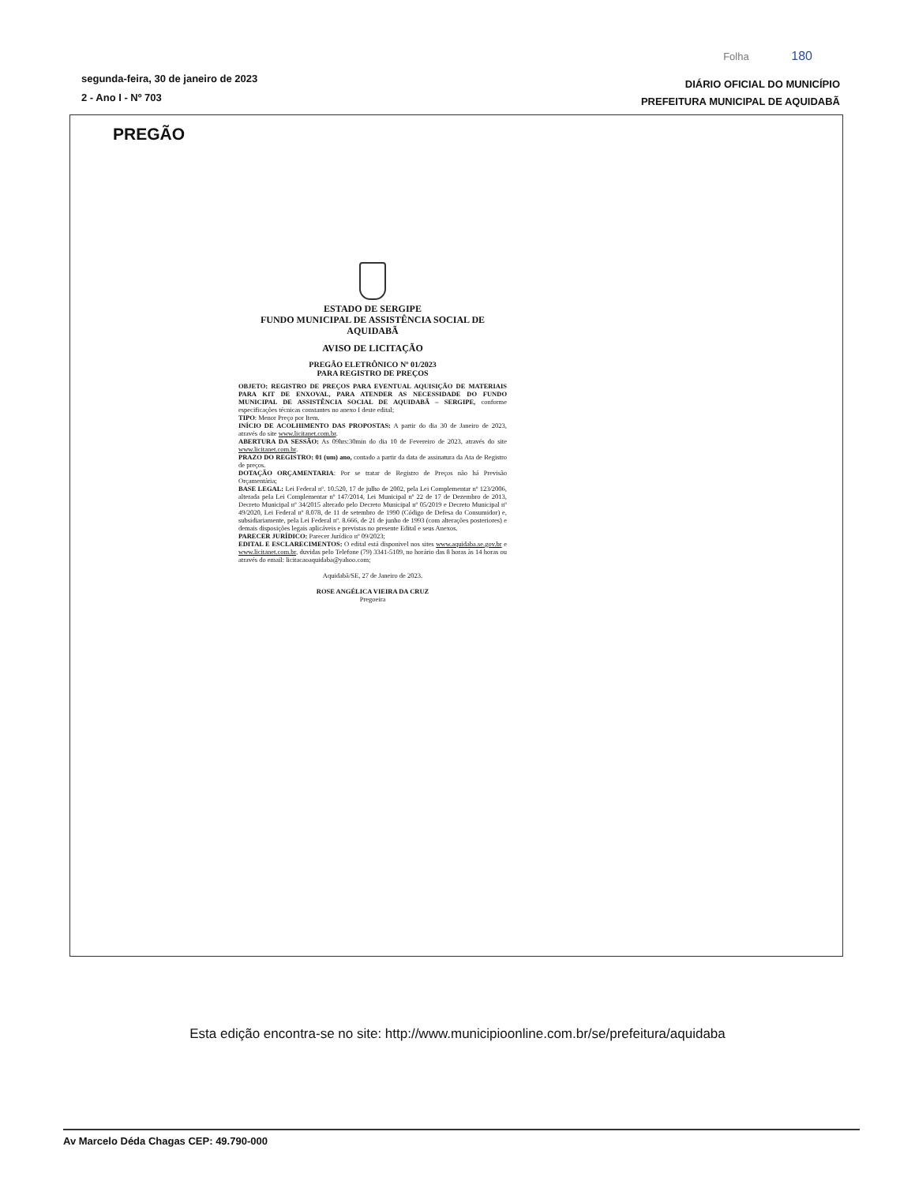Folha 180
segunda-feira, 30 de janeiro de 2023
2 - Ano I - Nº 703
DIÁRIO OFICIAL DO MUNICÍPIO
PREFEITURA MUNICIPAL DE AQUIDABÃ
PREGÃO
ESTADO DE SERGIPE
FUNDO MUNICIPAL DE ASSISTÊNCIA SOCIAL DE AQUIDABÃ
AVISO DE LICITAÇÃO
PREGÃO ELETRÔNICO Nº 01/2023
PARA REGISTRO DE PREÇOS
OBJETO: REGISTRO DE PREÇOS PARA EVENTUAL AQUISIÇÃO DE MATERIAIS PARA KIT DE ENXOVAL, PARA ATENDER AS NECESSIDADE DO FUNDO MUNICIPAL DE ASSISTÊNCIA SOCIAL DE AQUIDABÃ – SERGIPE, conforme especificações técnicas constantes no anexo I deste edital;
TIPO: Menor Preço por Item.
INÍCIO DE ACOLHIMENTO DAS PROPOSTAS: A partir do dia 30 de Janeiro de 2023, através do site www.licitanet.com.br.
ABERTURA DA SESSÃO: As 09hrs:30min do dia 10 de Fevereiro de 2023, através do site www.licitanet.com.br.
PRAZO DO REGISTRO: 01 (um) ano, contado a partir da data de assinatura da Ata de Registro de preços.
DOTAÇÃO ORÇAMENTARIA: Por se tratar de Registro de Preços não há Previsão Orçamentária;
BASE LEGAL: Lei Federal nº. 10.520, 17 de julho de 2002, pela Lei Complementar nº 123/2006, alterada pela Lei Complementar nº 147/2014, Lei Municipal nº 22 de 17 de Dezembro de 2013, Decreto Municipal nº 34/2015 alterado pelo Decreto Municipal nº 05/2019 e Decreto Municipal nº 49/2020, Lei Federal nº 8.078, de 11 de setembro de 1990 (Código de Defesa do Consumidor) e, subsidiariamente, pela Lei Federal nº. 8.666, de 21 de junho de 1993 (com alterações posteriores) e demais disposições legais aplicáveis e previstas no presente Edital e seus Anexos.
PARECER JURÍDICO: Parecer Jurídico nº 09/2023;
EDITAL E ESCLARECIMENTOS: O edital está disponivel nos sites www.aquidaba.se.gov.br e www.licitanet.com.br, duvidas pelo Telefone (79) 3341-5109, no horário das 8 horas às 14 horas ou através do email: licitacaoaquidaba@yahoo.com;
Aquidabã/SE, 27 de Janeiro de 2023.
ROSE ANGÉLICA VIEIRA DA CRUZ
Pregoeira
Esta edição encontra-se no site: http://www.municipioonline.com.br/se/prefeitura/aquidaba
Av Marcelo Déda Chagas CEP: 49.790-000